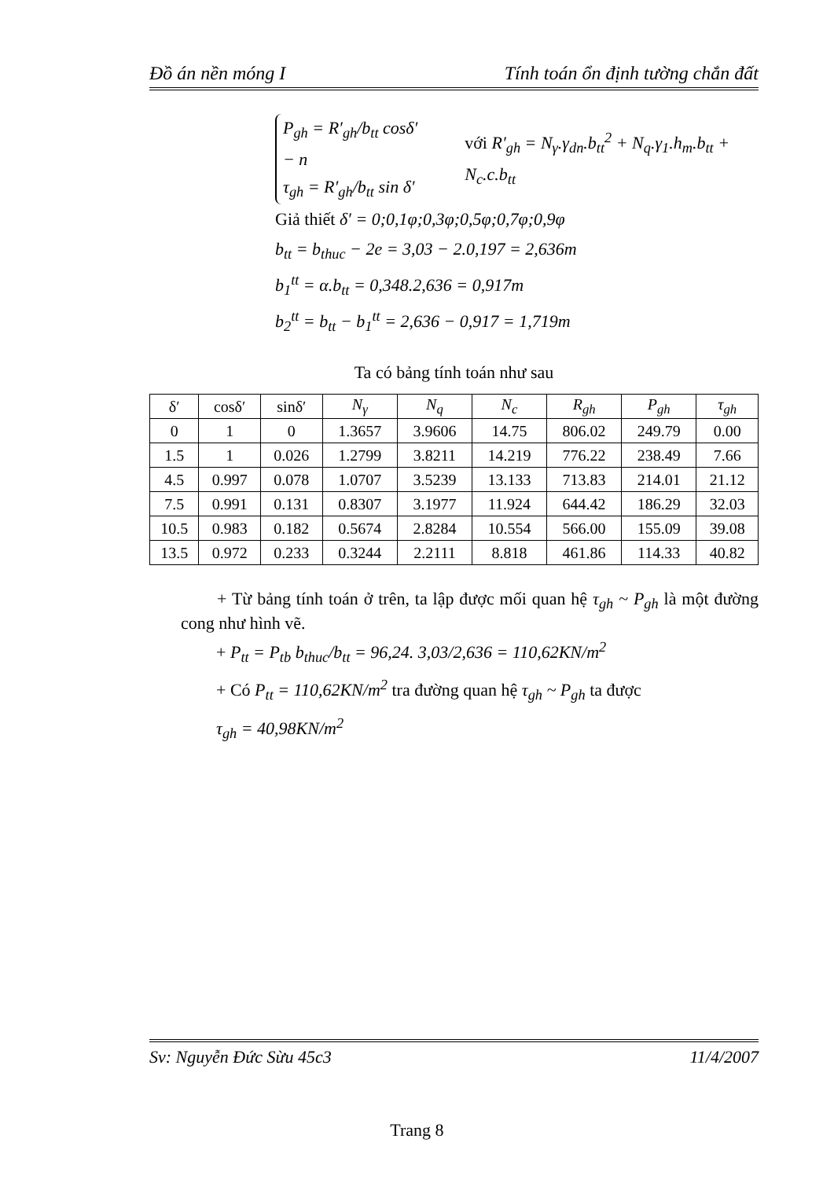Đồ án nền móng I Tính toán ổn định tường chắn đất
P<sub>gh</sub> = R′<sub>gh</sub>/b<sub>tt</sub> cosδ′ − n
τ<sub>gh</sub> = R′<sub>gh</sub>/b<sub>tt</sub> sin δ′
với R′<sub>gh</sub> = N<sub>γ</sub>.γ<sub>dn</sub>.b<sub>tt</sub><sup>2</sup> + N<sub>q</sub>.γ<sub>1</sub>.h<sub>m</sub>.b<sub>tt</sub> + N<sub>c</sub>.c.b<sub>tt</sub>
Giả thiết δ′ = 0;0,1φ;0,3φ;0,5φ;0,7φ;0,9φ
b<sub>tt</sub> = b<sub>thuc</sub> − 2e = 3,03 − 2.0,197 = 2,636m
b<sub>1</sub><sup>tt</sup> = α.b<sub>tt</sub> = 0,348.2,636 = 0,917m
b<sub>2</sub><sup>tt</sup> = b<sub>tt</sub> − b<sub>1</sub><sup>tt</sup> = 2,636 − 0,917 = 1,719m
Ta có bảng tính toán như sau
| δ′ | cosδ′ | sinδ′ | N<sub>γ</sub> | N<sub>q</sub> | N<sub>c</sub> | R<sub>gh</sub> | P<sub>gh</sub> | τ<sub>gh</sub> |
| --- | --- | --- | --- | --- | --- | --- | --- | --- |
| 0 | 1 | 0 | 1.3657 | 3.9606 | 14.75 | 806.02 | 249.79 | 0.00 |
| 1.5 | 1 | 0.026 | 1.2799 | 3.8211 | 14.219 | 776.22 | 238.49 | 7.66 |
| 4.5 | 0.997 | 0.078 | 1.0707 | 3.5239 | 13.133 | 713.83 | 214.01 | 21.12 |
| 7.5 | 0.991 | 0.131 | 0.8307 | 3.1977 | 11.924 | 644.42 | 186.29 | 32.03 |
| 10.5 | 0.983 | 0.182 | 0.5674 | 2.8284 | 10.554 | 566.00 | 155.09 | 39.08 |
| 13.5 | 0.972 | 0.233 | 0.3244 | 2.2111 | 8.818 | 461.86 | 114.33 | 40.82 |
+ Từ bảng tính toán ở trên, ta lập được mối quan hệ τ<sub>gh</sub> ~ P<sub>gh</sub> là một đường cong như hình vẽ.
+ P<sub>tt</sub> = P<sub>tb</sub> b<sub>thuc</sub>/b<sub>tt</sub> = 96,24. 3,03/2,636 = 110,62KN/m<sup>2</sup>
+ Có P<sub>tt</sub> = 110,62KN/m<sup>2</sup> tra đường quan hệ τ<sub>gh</sub> ~ P<sub>gh</sub> ta được
τ<sub>gh</sub> = 40,98KN/m<sup>2</sup>
Sv: Nguyễn Đức Sừu 45c3 11/4/2007
Trang 8